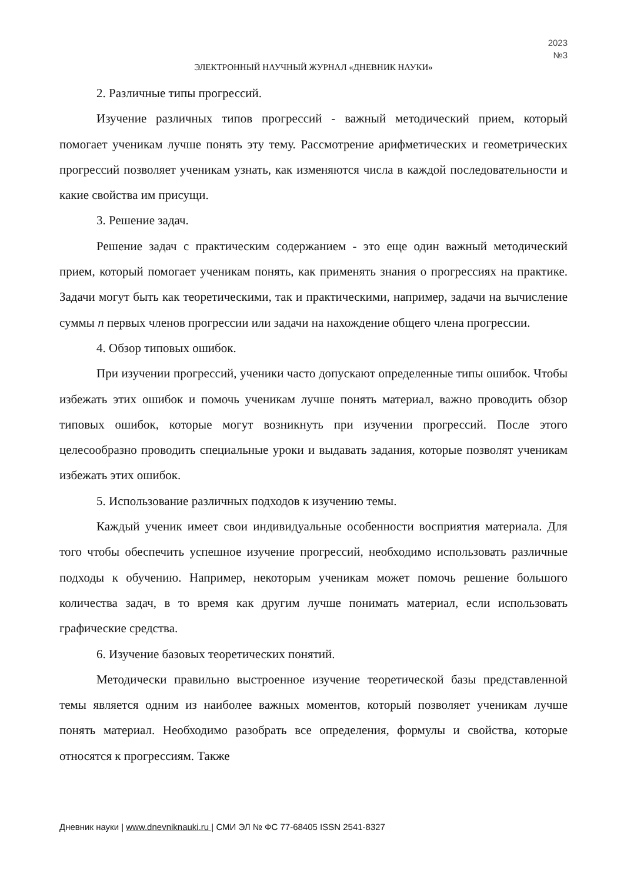2023
№3
ЭЛЕКТРОННЫЙ НАУЧНЫЙ ЖУРНАЛ «ДНЕВНИК НАУКИ»
2. Различные типы прогрессий.
Изучение различных типов прогрессий - важный методический прием, который помогает ученикам лучше понять эту тему. Рассмотрение арифметических и геометрических прогрессий позволяет ученикам узнать, как изменяются числа в каждой последовательности и какие свойства им присущи.
3. Решение задач.
Решение задач с практическим содержанием - это еще один важный методический прием, который помогает ученикам понять, как применять знания о прогрессиях на практике. Задачи могут быть как теоретическими, так и практическими, например, задачи на вычисление суммы n первых членов прогрессии или задачи на нахождение общего члена прогрессии.
4. Обзор типовых ошибок.
При изучении прогрессий, ученики часто допускают определенные типы ошибок. Чтобы избежать этих ошибок и помочь ученикам лучше понять материал, важно проводить обзор типовых ошибок, которые могут возникнуть при изучении прогрессий. После этого целесообразно проводить специальные уроки и выдавать задания, которые позволят ученикам избежать этих ошибок.
5. Использование различных подходов к изучению темы.
Каждый ученик имеет свои индивидуальные особенности восприятия материала. Для того чтобы обеспечить успешное изучение прогрессий, необходимо использовать различные подходы к обучению. Например, некоторым ученикам может помочь решение большого количества задач, в то время как другим лучше понимать материал, если использовать графические средства.
6. Изучение базовых теоретических понятий.
Методически правильно выстроенное изучение теоретической базы представленной темы является одним из наиболее важных моментов, который позволяет ученикам лучше понять материал. Необходимо разобрать все определения, формулы и свойства, которые относятся к прогрессиям. Также
Дневник науки | www.dnevniknauki.ru | СМИ ЭЛ № ФС 77-68405 ISSN 2541-8327